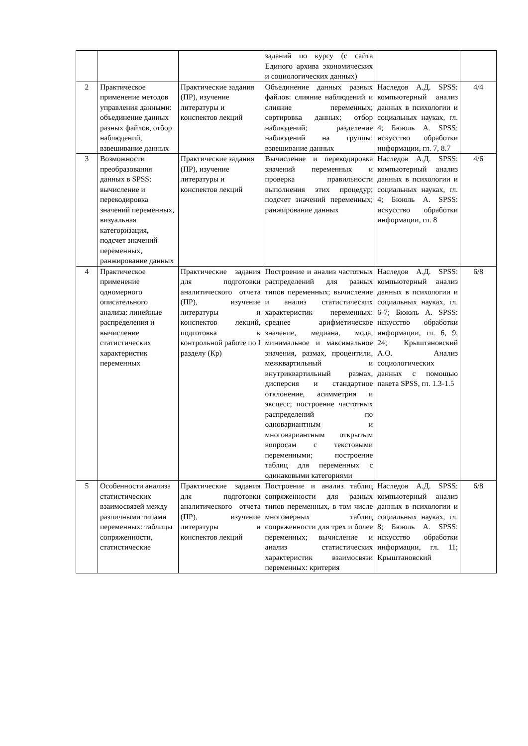| | | | заданий по курсу (с сайта Единого архива экономических и социологических данных) | | |
| 2 | Практическое применение методов управления данными: объединение данных разных файлов, отбор наблюдений, взвешивание данных | Практические задания (ПР), изучение литературы и конспектов лекций | Объединение данных разных файлов: слияние наблюдений и слияние переменных; сортировка данных; отбор наблюдений; разделение наблюдений на группы; взвешивание данных | Наследов А.Д. SPSS: компьютерный анализ данных в психологии и социальных науках, гл. 4; Бююль А. SPSS: искусство обработки информации, гл. 7, 8.7 | 4/4 |
| 3 | Возможности преобразования данных в SPSS: вычисление и перекодировка значений переменных, визуальная категоризация, подсчет значений переменных, ранжирование данных | Практические задания (ПР), изучение литературы и конспектов лекций | Вычисление и перекодировка значений переменных и проверка правильности выполнения этих процедур; подсчет значений переменных; ранжирование данных | Наследов А.Д. SPSS: компьютерный анализ данных в психологии и социальных науках, гл. 4; Бююль А. SPSS: искусство обработки информации, гл. 8 | 4/6 |
| 4 | Практическое применение одномерного описательного анализа: линейные распределения и вычисление статистических характеристик переменных | Практические задания для подготовки аналитического отчета (ПР), изучение литературы и конспектов лекций, подготовка к контрольной работе по I разделу (Кр) | Построение и анализ частотных распределений для разных типов переменных; вычисление и анализ статистических характеристик переменных: среднее арифметическое значение, медиана, мода, минимальное и максимальное значения, размах, процентили, межквартильный и внутриквартильный размах, дисперсия и стандартное отклонение, асимметрия и эксцесс; построение частотных распределений по одновариантным и многовариантным открытым вопросам с текстовыми переменными; построение таблиц для переменных с одинаковыми категориями | Наследов А.Д. SPSS: компьютерный анализ данных в психологии и социальных науках, гл. 6-7; Бююль А. SPSS: искусство обработки информации, гл. 6, 9, 24; Крыштановский А.О. Анализ социологических данных с помощью пакета SPSS, гл. 1.3-1.5 | 6/8 |
| 5 | Особенности анализа статистических взаимосвязей между различными типами переменных: таблицы сопряженности, статистические | Практические задания для подготовки аналитического отчета (ПР), изучение литературы и конспектов лекций | Построение и анализ таблиц сопряженности для разных типов переменных, в том числе многомерных таблиц сопряженности для трех и более переменных; вычисление и анализ статистических характеристик взаимосвязи переменных: критерия | Наследов А.Д. SPSS: компьютерный анализ данных в психологии и социальных науках, гл. 8; Бююль А. SPSS: искусство обработки информации, гл. 11; Крыштановский | 6/8 |